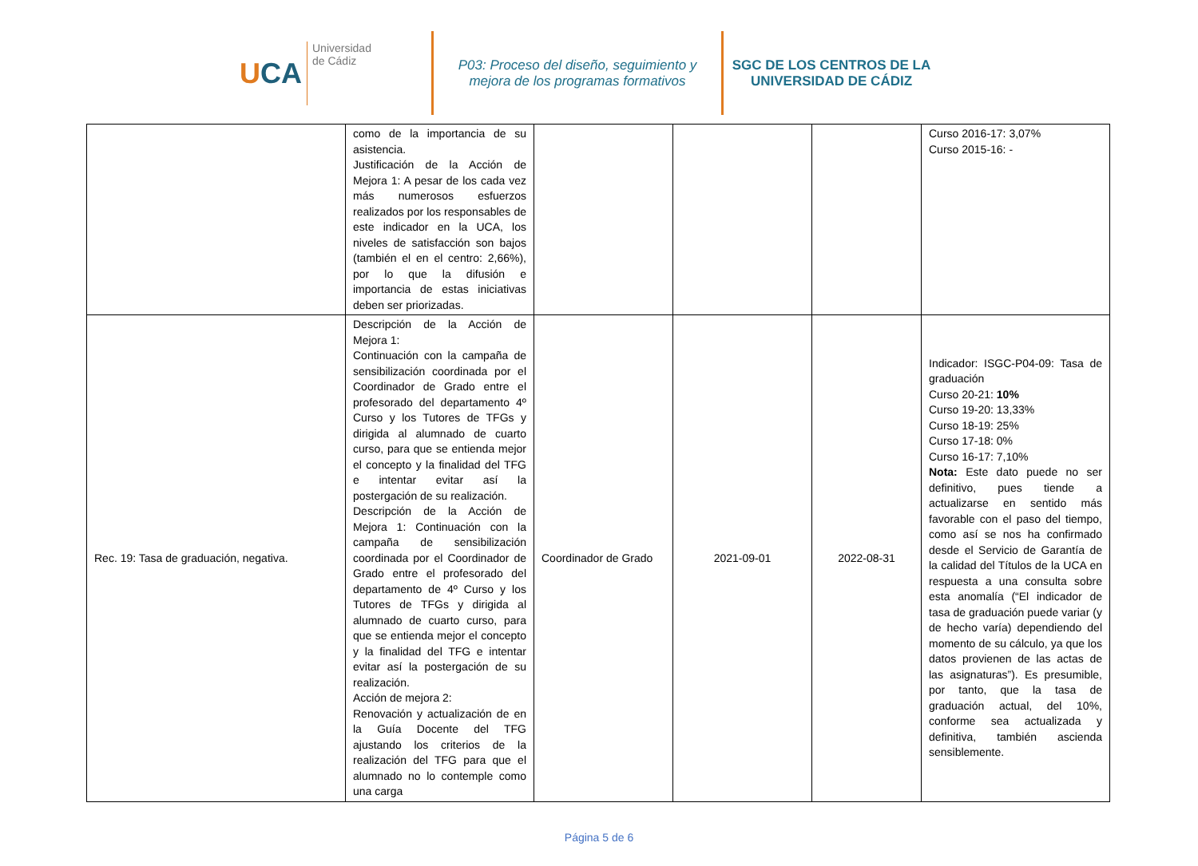UCA
Universidad
de Cádiz
P03: Proceso del diseño, seguimiento y
mejora de los programas formativos
SGC DE LOS CENTROS DE LA
UNIVERSIDAD DE CÁDIZ
| | como de la importancia de su asistencia. Justificación de la Acción de Mejora 1: A pesar de los cada vez más numerosos esfuerzos realizados por los responsables de este indicador en la UCA, los niveles de satisfacción son bajos (también el en el centro: 2,66%), por lo que la difusión e importancia de estas iniciativas deben ser priorizadas. | | | | Curso 2016-17: 3,07% Curso 2015-16: - |
| Rec. 19: Tasa de graduación, negativa. | Descripción de la Acción de Mejora 1: Continuación con la campaña de sensibilización coordinada por el Coordinador de Grado entre el profesorado del departamento 4º Curso y los Tutores de TFGs y dirigida al alumnado de cuarto curso, para que se entienda mejor el concepto y la finalidad del TFG e intentar evitar así la postergación de su realización. Descripción de la Acción de Mejora 1: Continuación con la campaña de sensibilización coordinada por el Coordinador de Grado entre el profesorado del departamento de 4º Curso y los Tutores de TFGs y dirigida al alumnado de cuarto curso, para que se entienda mejor el concepto y la finalidad del TFG e intentar evitar así la postergación de su realización. Acción de mejora 2: Renovación y actualización de en la Guía Docente del TFG ajustando los criterios de la realización del TFG para que el alumnado no lo contemple como una carga | Coordinador de Grado | 2021-09-01 | 2022-08-31 | Indicador: ISGC-P04-09: Tasa de graduación Curso 20-21: 10% Curso 19-20: 13,33% Curso 18-19: 25% Curso 17-18: 0% Curso 16-17: 7,10% Nota: Este dato puede no ser definitivo, pues tiende a actualizarse en sentido más favorable con el paso del tiempo, como así se nos ha confirmado desde el Servicio de Garantía de la calidad del Títulos de la UCA en respuesta a una consulta sobre esta anomalía (“El indicador de tasa de graduación puede variar (y de hecho varía) dependiendo del momento de su cálculo, ya que los datos provienen de las actas de las asignaturas”). Es presumible, por tanto, que la tasa de graduación actual, del 10%, conforme sea actualizada y definitiva, también ascienda sensiblemente. |
Página 5 de 6